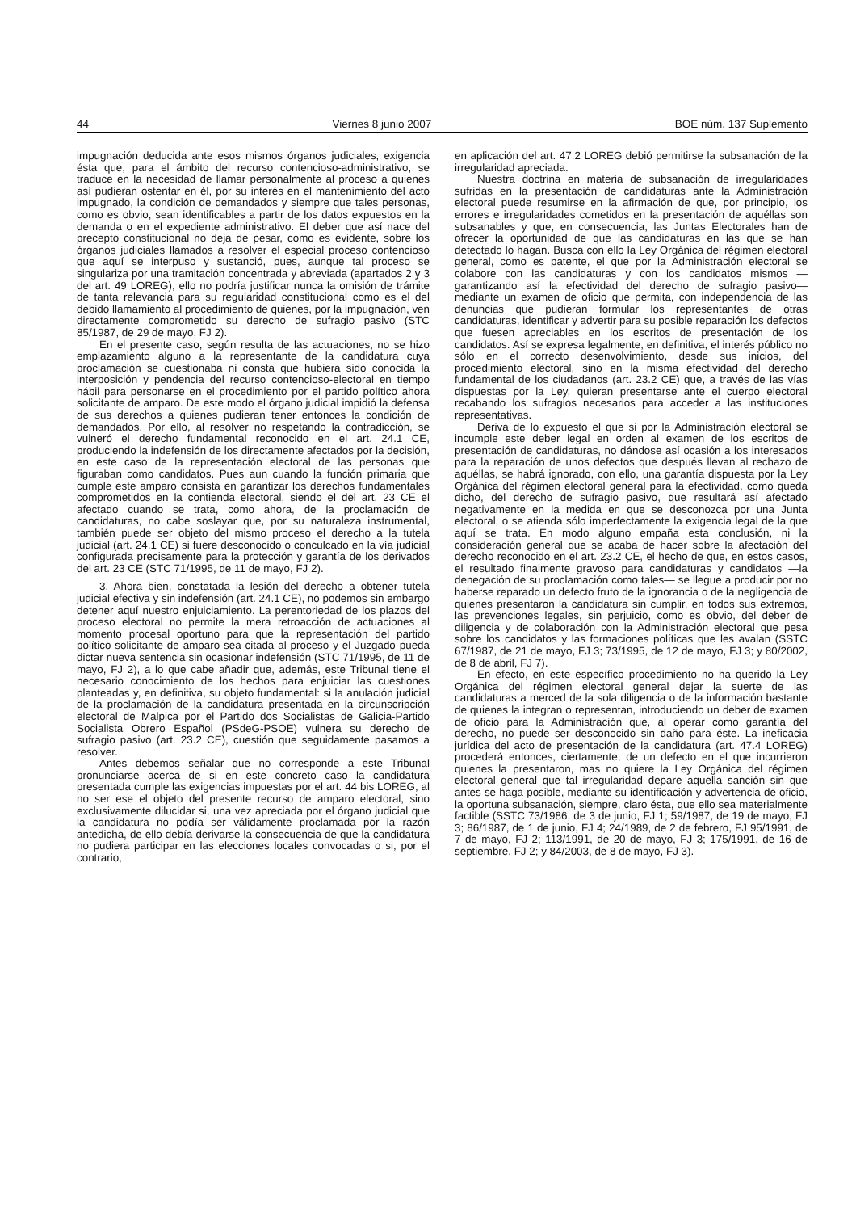44 Viernes 8 junio 2007 BOE núm. 137 Suplemento
impugnación deducida ante esos mismos órganos judiciales, exigencia ésta que, para el ámbito del recurso contencioso-administrativo, se traduce en la necesidad de llamar personalmente al proceso a quienes así pudieran ostentar en él, por su interés en el mantenimiento del acto impugnado, la condición de demandados y siempre que tales personas, como es obvio, sean identificables a partir de los datos expuestos en la demanda o en el expediente administrativo. El deber que así nace del precepto constitucional no deja de pesar, como es evidente, sobre los órganos judiciales llamados a resolver el especial proceso contencioso que aquí se interpuso y sustanció, pues, aunque tal proceso se singulariza por una tramitación concentrada y abreviada (apartados 2 y 3 del art. 49 LOREG), ello no podría justificar nunca la omisión de trámite de tanta relevancia para su regularidad constitucional como es el del debido llamamiento al procedimiento de quienes, por la impugnación, ven directamente comprometido su derecho de sufragio pasivo (STC 85/1987, de 29 de mayo, FJ 2).
En el presente caso, según resulta de las actuaciones, no se hizo emplazamiento alguno a la representante de la candidatura cuya proclamación se cuestionaba ni consta que hubiera sido conocida la interposición y pendencia del recurso contencioso-electoral en tiempo hábil para personarse en el procedimiento por el partido político ahora solicitante de amparo. De este modo el órgano judicial impidió la defensa de sus derechos a quienes pudieran tener entonces la condición de demandados. Por ello, al resolver no respetando la contradicción, se vulneró el derecho fundamental reconocido en el art. 24.1 CE, produciendo la indefensión de los directamente afectados por la decisión, en este caso de la representación electoral de las personas que figuraban como candidatos. Pues aun cuando la función primaria que cumple este amparo consista en garantizar los derechos fundamentales comprometidos en la contienda electoral, siendo el del art. 23 CE el afectado cuando se trata, como ahora, de la proclamación de candidaturas, no cabe soslayar que, por su naturaleza instrumental, también puede ser objeto del mismo proceso el derecho a la tutela judicial (art. 24.1 CE) si fuere desconocido o conculcado en la vía judicial configurada precisamente para la protección y garantía de los derivados del art. 23 CE (STC 71/1995, de 11 de mayo, FJ 2).
3. Ahora bien, constatada la lesión del derecho a obtener tutela judicial efectiva y sin indefensión (art. 24.1 CE), no podemos sin embargo detener aquí nuestro enjuiciamiento. La perentoriedad de los plazos del proceso electoral no permite la mera retroacción de actuaciones al momento procesal oportuno para que la representación del partido político solicitante de amparo sea citada al proceso y el Juzgado pueda dictar nueva sentencia sin ocasionar indefensión (STC 71/1995, de 11 de mayo, FJ 2), a lo que cabe añadir que, además, este Tribunal tiene el necesario conocimiento de los hechos para enjuiciar las cuestiones planteadas y, en definitiva, su objeto fundamental: si la anulación judicial de la proclamación de la candidatura presentada en la circunscripción electoral de Malpica por el Partido dos Socialistas de Galicia-Partido Socialista Obrero Español (PSdeG-PSOE) vulnera su derecho de sufragio pasivo (art. 23.2 CE), cuestión que seguidamente pasamos a resolver.
Antes debemos señalar que no corresponde a este Tribunal pronunciarse acerca de si en este concreto caso la candidatura presentada cumple las exigencias impuestas por el art. 44 bis LOREG, al no ser ese el objeto del presente recurso de amparo electoral, sino exclusivamente dilucidar si, una vez apreciada por el órgano judicial que la candidatura no podía ser válidamente proclamada por la razón antedicha, de ello debía derivarse la consecuencia de que la candidatura no pudiera participar en las elecciones locales convocadas o si, por el contrario,
en aplicación del art. 47.2 LOREG debió permitirse la subsanación de la irregularidad apreciada.
Nuestra doctrina en materia de subsanación de irregularidades sufridas en la presentación de candidaturas ante la Administración electoral puede resumirse en la afirmación de que, por principio, los errores e irregularidades cometidos en la presentación de aquéllas son subsanables y que, en consecuencia, las Juntas Electorales han de ofrecer la oportunidad de que las candidaturas en las que se han detectado lo hagan. Busca con ello la Ley Orgánica del régimen electoral general, como es patente, el que por la Administración electoral se colabore con las candidaturas y con los candidatos mismos —garantizando así la efectividad del derecho de sufragio pasivo— mediante un examen de oficio que permita, con independencia de las denuncias que pudieran formular los representantes de otras candidaturas, identificar y advertir para su posible reparación los defectos que fuesen apreciables en los escritos de presentación de los candidatos. Así se expresa legalmente, en definitiva, el interés público no sólo en el correcto desenvolvimiento, desde sus inicios, del procedimiento electoral, sino en la misma efectividad del derecho fundamental de los ciudadanos (art. 23.2 CE) que, a través de las vías dispuestas por la Ley, quieran presentarse ante el cuerpo electoral recabando los sufragios necesarios para acceder a las instituciones representativas.
Deriva de lo expuesto el que si por la Administración electoral se incumple este deber legal en orden al examen de los escritos de presentación de candidaturas, no dándose así ocasión a los interesados para la reparación de unos defectos que después llevan al rechazo de aquéllas, se habrá ignorado, con ello, una garantía dispuesta por la Ley Orgánica del régimen electoral general para la efectividad, como queda dicho, del derecho de sufragio pasivo, que resultará así afectado negativamente en la medida en que se desconozca por una Junta electoral, o se atienda sólo imperfectamente la exigencia legal de la que aquí se trata. En modo alguno empaña esta conclusión, ni la consideración general que se acaba de hacer sobre la afectación del derecho reconocido en el art. 23.2 CE, el hecho de que, en estos casos, el resultado finalmente gravoso para candidaturas y candidatos —la denegación de su proclamación como tales— se llegue a producir por no haberse reparado un defecto fruto de la ignorancia o de la negligencia de quienes presentaron la candidatura sin cumplir, en todos sus extremos, las prevenciones legales, sin perjuicio, como es obvio, del deber de diligencia y de colaboración con la Administración electoral que pesa sobre los candidatos y las formaciones políticas que les avalan (SSTC 67/1987, de 21 de mayo, FJ 3; 73/1995, de 12 de mayo, FJ 3; y 80/2002, de 8 de abril, FJ 7).
En efecto, en este específico procedimiento no ha querido la Ley Orgánica del régimen electoral general dejar la suerte de las candidaturas a merced de la sola diligencia o de la información bastante de quienes la integran o representan, introduciendo un deber de examen de oficio para la Administración que, al operar como garantía del derecho, no puede ser desconocido sin daño para éste. La ineficacia jurídica del acto de presentación de la candidatura (art. 47.4 LOREG) procederá entonces, ciertamente, de un defecto en el que incurrieron quienes la presentaron, mas no quiere la Ley Orgánica del régimen electoral general que tal irregularidad depare aquella sanción sin que antes se haga posible, mediante su identificación y advertencia de oficio, la oportuna subsanación, siempre, claro ésta, que ello sea materialmente factible (SSTC 73/1986, de 3 de junio, FJ 1; 59/1987, de 19 de mayo, FJ 3; 86/1987, de 1 de junio, FJ 4; 24/1989, de 2 de febrero, FJ 95/1991, de 7 de mayo, FJ 2; 113/1991, de 20 de mayo, FJ 3; 175/1991, de 16 de septiembre, FJ 2; y 84/2003, de 8 de mayo, FJ 3).